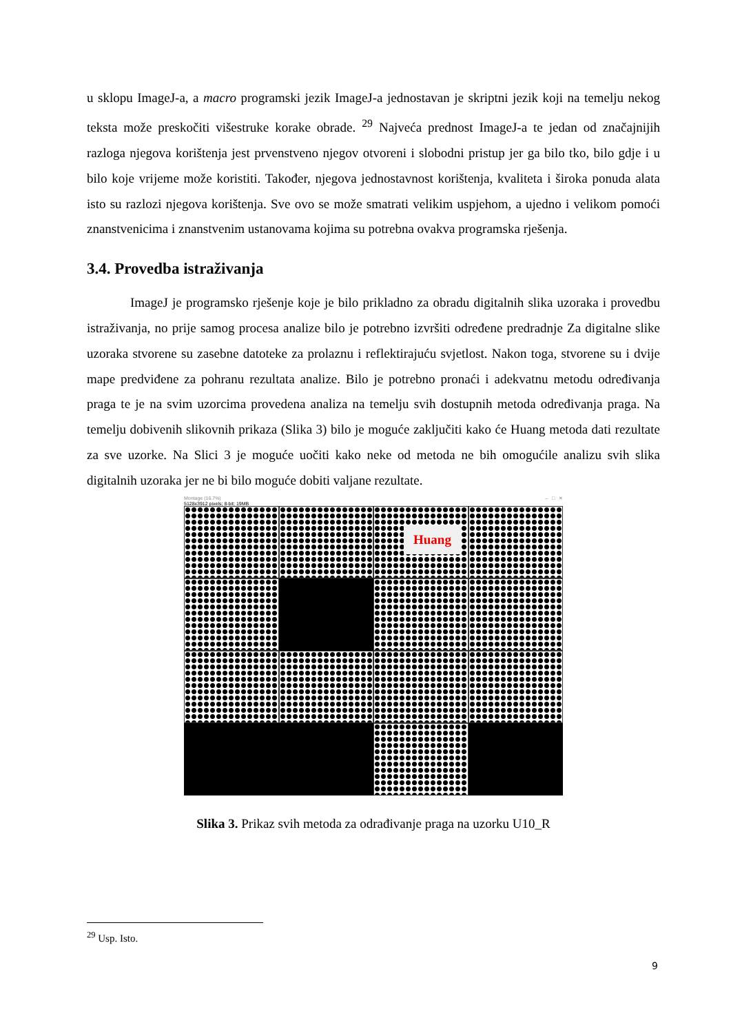u sklopu ImageJ-a, a macro programski jezik ImageJ-a jednostavan je skriptni jezik koji na temelju nekog teksta može preskočiti višestruke korake obrade. <sup>29</sup> Najveća prednost ImageJ-a te jedan od značajnijih razloga njegova korištenja jest prvenstveno njegov otvoreni i slobodni pristup jer ga bilo tko, bilo gdje i u bilo koje vrijeme može koristiti. Također, njegova jednostavnost korištenja, kvaliteta i široka ponuda alata isto su razlozi njegova korištenja. Sve ovo se može smatrati velikim uspjehom, a ujedno i velikom pomoći znanstvenicima i znanstvenim ustanovama kojima su potrebna ovakva programska rješenja.
3.4. Provedba istraživanja
ImageJ je programsko rješenje koje je bilo prikladno za obradu digitalnih slika uzoraka i provedbu istraživanja, no prije samog procesa analize bilo je potrebno izvršiti određene predradnje Za digitalne slike uzoraka stvorene su zasebne datoteke za prolaznu i reflektirajuću svjetlost. Nakon toga, stvorene su i dvije mape predviđene za pohranu rezultata analize. Bilo je potrebno pronaći i adekvatnu metodu određivanja praga te je na svim uzorcima provedena analiza na temelju svih dostupnih metoda određivanja praga. Na temelju dobivenih slikovnih prikaza (Slika 3) bilo je moguće zaključiti kako će Huang metoda dati rezultate za sve uzorke. Na Slici 3 je moguće uočiti kako neke od metoda ne bih omogućile analizu svih slika digitalnih uzoraka jer ne bi bilo moguće dobiti valjane rezultate.
Montage (16.7%) – □ ✕
5128x3912 pixels; 8-bit; 19MB
Huang
Slika 3. Prikaz svih metoda za odrađivanje praga na uzorku U10_R
<sup>29</sup> Usp. Isto.
9